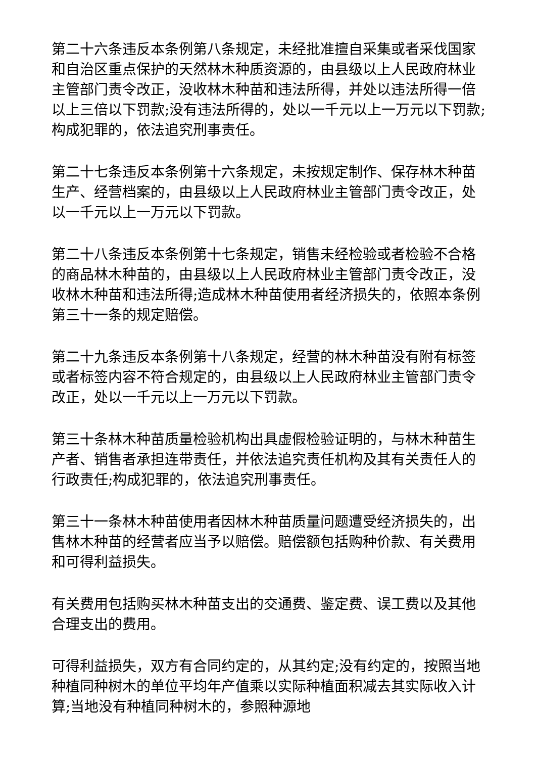第二十六条违反本条例第八条规定，未经批准擅自采集或者采伐国家和自治区重点保护的天然林木种质资源的，由县级以上人民政府林业主管部门责令改正，没收林木种苗和违法所得，并处以违法所得一倍以上三倍以下罚款;没有违法所得的，处以一千元以上一万元以下罚款;构成犯罪的，依法追究刑事责任。
第二十七条违反本条例第十六条规定，未按规定制作、保存林木种苗生产、经营档案的，由县级以上人民政府林业主管部门责令改正，处以一千元以上一万元以下罚款。
第二十八条违反本条例第十七条规定，销售未经检验或者检验不合格的商品林木种苗的，由县级以上人民政府林业主管部门责令改正，没收林木种苗和违法所得;造成林木种苗使用者经济损失的，依照本条例第三十一条的规定赔偿。
第二十九条违反本条例第十八条规定，经营的林木种苗没有附有标签或者标签内容不符合规定的，由县级以上人民政府林业主管部门责令改正，处以一千元以上一万元以下罚款。
第三十条林木种苗质量检验机构出具虚假检验证明的，与林木种苗生产者、销售者承担连带责任，并依法追究责任机构及其有关责任人的行政责任;构成犯罪的，依法追究刑事责任。
第三十一条林木种苗使用者因林木种苗质量问题遭受经济损失的，出售林木种苗的经营者应当予以赔偿。赔偿额包括购种价款、有关费用和可得利益损失。
有关费用包括购买林木种苗支出的交通费、鉴定费、误工费以及其他合理支出的费用。
可得利益损失，双方有合同约定的，从其约定;没有约定的，按照当地种植同种树木的单位平均年产值乘以实际种植面积减去其实际收入计算;当地没有种植同种树木的，参照种源地